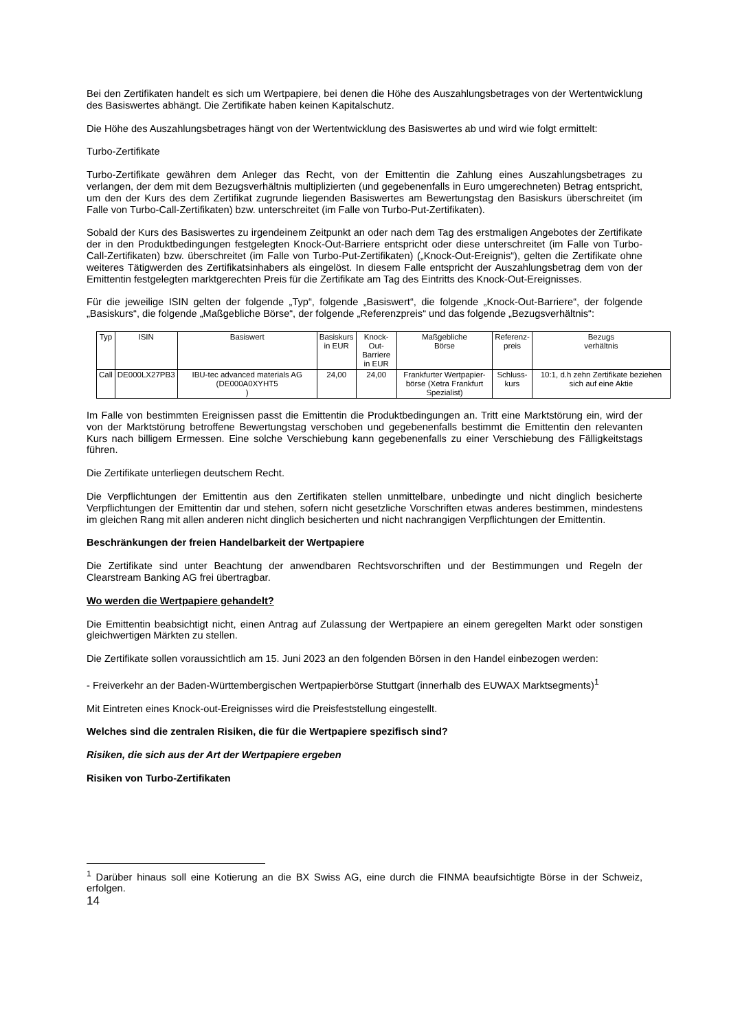Bei den Zertifikaten handelt es sich um Wertpapiere, bei denen die Höhe des Auszahlungsbetrages von der Wertentwicklung des Basiswertes abhängt. Die Zertifikate haben keinen Kapitalschutz.
Die Höhe des Auszahlungsbetrages hängt von der Wertentwicklung des Basiswertes ab und wird wie folgt ermittelt:
Turbo-Zertifikate
Turbo-Zertifikate gewähren dem Anleger das Recht, von der Emittentin die Zahlung eines Auszahlungsbetrages zu verlangen, der dem mit dem Bezugsverhältnis multiplizierten (und gegebenenfalls in Euro umgerechneten) Betrag entspricht, um den der Kurs des dem Zertifikat zugrunde liegenden Basiswertes am Bewertungstag den Basiskurs überschreitet (im Falle von Turbo-Call-Zertifikaten) bzw. unterschreitet (im Falle von Turbo-Put-Zertifikaten).
Sobald der Kurs des Basiswertes zu irgendeinem Zeitpunkt an oder nach dem Tag des erstmaligen Angebotes der Zertifikate der in den Produktbedingungen festgelegten Knock-Out-Barriere entspricht oder diese unterschreitet (im Falle von Turbo-Call-Zertifikaten) bzw. überschreitet (im Falle von Turbo-Put-Zertifikaten) („Knock-Out-Ereignis“), gelten die Zertifikate ohne weiteres Tätigwerden des Zertifikatsinhabers als eingelöst. In diesem Falle entspricht der Auszahlungsbetrag dem von der Emittentin festgelegten marktgerechten Preis für die Zertifikate am Tag des Eintritts des Knock-Out-Ereignisses.
Für die jeweilige ISIN gelten der folgende „Typ“, folgende „Basiswert“, die folgende „Knock-Out-Barriere“, der folgende „Basiskurs“, die folgende „Maßgebliche Börse“, der folgende „Referenzpreis“ und das folgende „Bezugsverhältnis“:
| Typ | ISIN | Basiswert | Basiskurs in EUR | Knock-Out- Barriere in EUR | Maßgebliche Börse | Referenz- preis | Bezugs verhältnis |
| Call | DE000LX27PB3 | IBU-tec advanced materials AG (DE000A0XYHT5 ) | 24,00 | 24,00 | Frankfurter Wertpapier- börse (Xetra Frankfurt Spezialist) | Schluss- kurs | 10:1, d.h zehn Zertifikate beziehen sich auf eine Aktie |
Im Falle von bestimmten Ereignissen passt die Emittentin die Produktbedingungen an. Tritt eine Marktstörung ein, wird der von der Marktstörung betroffene Bewertungstag verschoben und gegebenenfalls bestimmt die Emittentin den relevanten Kurs nach billigem Ermessen. Eine solche Verschiebung kann gegebenenfalls zu einer Verschiebung des Fälligkeitstags führen.
Die Zertifikate unterliegen deutschem Recht.
Die Verpflichtungen der Emittentin aus den Zertifikaten stellen unmittelbare, unbedingte und nicht dinglich besicherte Verpflichtungen der Emittentin dar und stehen, sofern nicht gesetzliche Vorschriften etwas anderes bestimmen, mindestens im gleichen Rang mit allen anderen nicht dinglich besicherten und nicht nachrangigen Verpflichtungen der Emittentin.
Beschränkungen der freien Handelbarkeit der Wertpapiere
Die Zertifikate sind unter Beachtung der anwendbaren Rechtsvorschriften und der Bestimmungen und Regeln der Clearstream Banking AG frei übertragbar.
Wo werden die Wertpapiere gehandelt?
Die Emittentin beabsichtigt nicht, einen Antrag auf Zulassung der Wertpapiere an einem geregelten Markt oder sonstigen gleichwertigen Märkten zu stellen.
Die Zertifikate sollen voraussichtlich am 15. Juni 2023 an den folgenden Börsen in den Handel einbezogen werden:
- Freiverkehr an der Baden-Württembergischen Wertpapierbörse Stuttgart (innerhalb des EUWAX Marktsegments)<sup>1</sup>
Mit Eintreten eines Knock-out-Ereignisses wird die Preisfeststellung eingestellt.
Welches sind die zentralen Risiken, die für die Wertpapiere spezifisch sind?
Risiken, die sich aus der Art der Wertpapiere ergeben
Risiken von Turbo-Zertifikaten
<sup>1</sup> Darüber hinaus soll eine Kotierung an die BX Swiss AG, eine durch die FINMA beaufsichtigte Börse in der Schweiz, erfolgen.
14